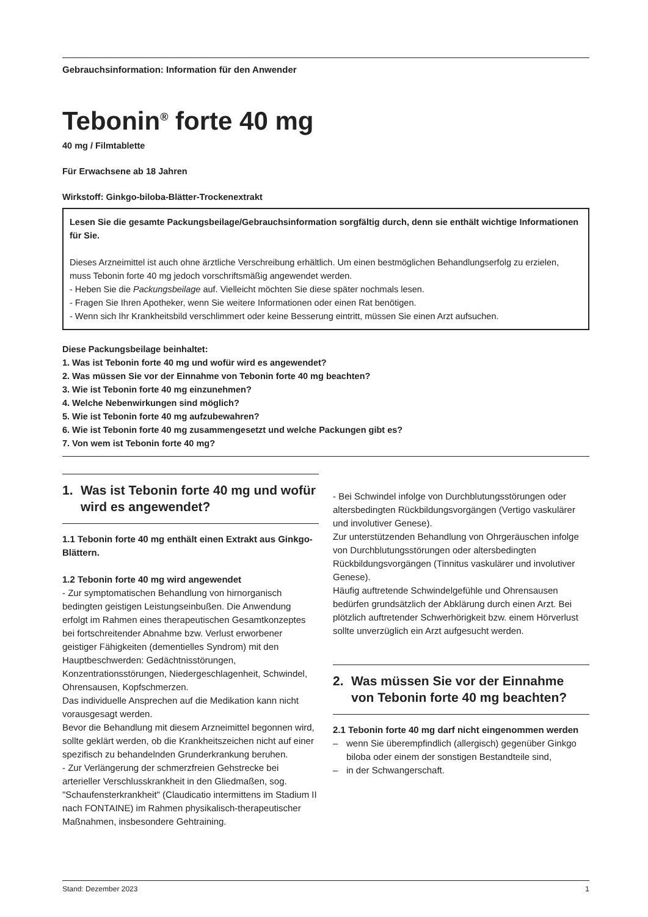Gebrauchsinformation: Information für den Anwender
Tebonin<sup>®</sup> forte 40 mg
40 mg / Filmtablette
Für Erwachsene ab 18 Jahren
Wirkstoff: Ginkgo-biloba-Blätter-Trockenextrakt
Lesen Sie die gesamte Packungsbeilage/Gebrauchsinformation sorgfältig durch, denn sie enthält wichtige Informationen für Sie.
Dieses Arzneimittel ist auch ohne ärztliche Verschreibung erhältlich. Um einen bestmöglichen Behandlungserfolg zu erzielen, muss Tebonin forte 40 mg jedoch vorschriftsmäßig angewendet werden.
- Heben Sie die Packungsbeilage auf. Vielleicht möchten Sie diese später nochmals lesen.
- Fragen Sie Ihren Apotheker, wenn Sie weitere Informationen oder einen Rat benötigen.
- Wenn sich Ihr Krankheitsbild verschlimmert oder keine Besserung eintritt, müssen Sie einen Arzt aufsuchen.
Diese Packungsbeilage beinhaltet:
1. Was ist Tebonin forte 40 mg und wofür wird es angewendet?
2. Was müssen Sie vor der Einnahme von Tebonin forte 40 mg beachten?
3. Wie ist Tebonin forte 40 mg einzunehmen?
4. Welche Nebenwirkungen sind möglich?
5. Wie ist Tebonin forte 40 mg aufzubewahren?
6. Wie ist Tebonin forte 40 mg zusammengesetzt und welche Packungen gibt es?
7. Von wem ist Tebonin forte 40 mg?
1. Was ist Tebonin forte 40 mg und wofür wird es angewendet?
1.1 Tebonin forte 40 mg enthält einen Extrakt aus Ginkgo-Blättern.
1.2 Tebonin forte 40 mg wird angewendet
- Zur symptomatischen Behandlung von hirnorganisch bedingten geistigen Leistungseinbußen. Die Anwendung erfolgt im Rahmen eines therapeutischen Gesamtkonzeptes bei fortschreitender Abnahme bzw. Verlust erworbener geistiger Fähigkeiten (dementielles Syndrom) mit den Hauptbeschwerden: Gedächtnisstörungen, Konzentrationsstörungen, Niedergeschlagenheit, Schwindel, Ohrensausen, Kopfschmerzen.
Das individuelle Ansprechen auf die Medikation kann nicht vorausgesagt werden.
Bevor die Behandlung mit diesem Arzneimittel begonnen wird, sollte geklärt werden, ob die Krankheitszeichen nicht auf einer spezifisch zu behandelnden Grunderkrankung beruhen.
- Zur Verlängerung der schmerzfreien Gehstrecke bei arterieller Verschlusskrankheit in den Gliedmaßen, sog. "Schaufensterkrankheit" (Claudicatio intermittens im Stadium II nach FONTAINE) im Rahmen physikalisch-therapeutischer Maßnahmen, insbesondere Gehtraining.
- Bei Schwindel infolge von Durchblutungsstörungen oder altersbedingten Rückbildungsvorgängen (Vertigo vaskulärer und involutiver Genese).
Zur unterstützenden Behandlung von Ohrgeräuschen infolge von Durchblutungsstörungen oder altersbedingten Rückbildungsvorgängen (Tinnitus vaskulärer und involutiver Genese).
Häufig auftretende Schwindelgefühle und Ohrensausen bedürfen grundsätzlich der Abklärung durch einen Arzt. Bei plötzlich auftretender Schwerhörigkeit bzw. einem Hörverlust sollte unverzüglich ein Arzt aufgesucht werden.
2. Was müssen Sie vor der Einnahme von Tebonin forte 40 mg beachten?
2.1 Tebonin forte 40 mg darf nicht eingenommen werden
– wenn Sie überempfindlich (allergisch) gegenüber Ginkgo biloba oder einem der sonstigen Bestandteile sind,
– in der Schwangerschaft.
Stand: Dezember 2023 1